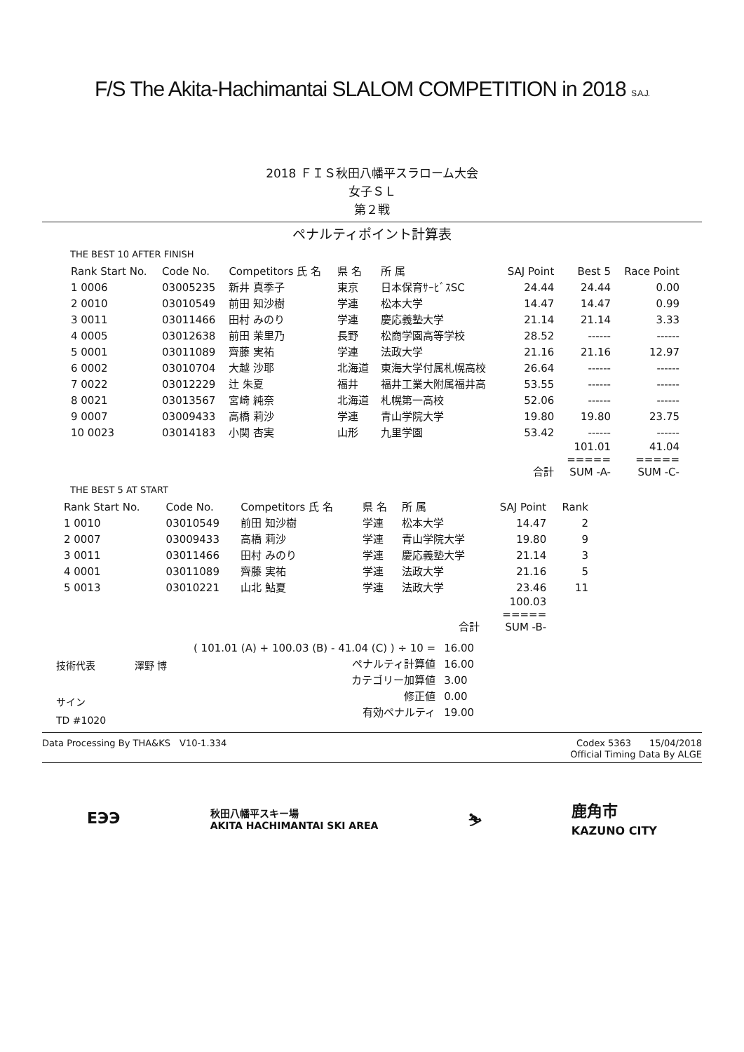F/S The Akita-Hachimantai SLALOM COMPETITION in 2018 S.A.J.
2018 ＦＩＳ秋田八幡平スラローム大会
女子ＳＬ
第２戦
ペナルティポイント計算表
THE BEST 10 AFTER FINISH
| Rank Start No. | Code No. | Competitors 氏 名 | 県 名 | 所 属 | SAJ Point | Best 5 | Race Point |
| --- | --- | --- | --- | --- | --- | --- | --- |
| 1 0006 | 03005235 | 新井 真季子 | 東京 | 日本保育ｻｰﾋﾞｽSC | 24.44 | 24.44 | 0.00 |
| 2 0010 | 03010549 | 前田 知沙樹 | 学連 | 松本大学 | 14.47 | 14.47 | 0.99 |
| 3 0011 | 03011466 | 田村 みのり | 学連 | 慶応義塾大学 | 21.14 | 21.14 | 3.33 |
| 4 0005 | 03012638 | 前田 茉里乃 | 長野 | 松商学園高等学校 | 28.52 | ------ | ------ |
| 5 0001 | 03011089 | 齊藤 実祐 | 学連 | 法政大学 | 21.16 | 21.16 | 12.97 |
| 6 0002 | 03010704 | 大越 沙耶 | 北海道 | 東海大学付属札幌高校 | 26.64 | ------ | ------ |
| 7 0022 | 03012229 | 辻 朱夏 | 福井 | 福井工業大附属福井高 | 53.55 | ------ | ------ |
| 8 0021 | 03013567 | 宮崎 純奈 | 北海道 | 札幌第一高校 | 52.06 | ------ | ------ |
| 9 0007 | 03009433 | 高橋 莉沙 | 学連 | 青山学院大学 | 19.80 | 19.80 | 23.75 |
| 10 0023 | 03014183 | 小関 杏実 | 山形 | 九里学園 | 53.42 | ------ | ------ |
| | | | | | 合計 | 101.01 ===== SUM -A- | 41.04 ===== SUM -C- |
THE BEST 5 AT START
| Rank Start No. | Code No. | Competitors 氏 名 | 県 名 | 所 属 | SAJ Point | Rank |
| --- | --- | --- | --- | --- | --- | --- |
| 1 0010 | 03010549 | 前田 知沙樹 | 学連 | 松本大学 | 14.47 | 2 |
| 2 0007 | 03009433 | 高橋 莉沙 | 学連 | 青山学院大学 | 19.80 | 9 |
| 3 0011 | 03011466 | 田村 みのり | 学連 | 慶応義塾大学 | 21.14 | 3 |
| 4 0001 | 03011089 | 齊藤 実祐 | 学連 | 法政大学 | 21.16 | 5 |
| 5 0013 | 03010221 | 山北 鮎夏 | 学連 | 法政大学 | 23.46 | 11 |
| | | | | 合計 | 100.03 ===== SUM -B- | |
| ( 101.01 (A) + 100.03 (B) - 41.04 (C) ) ÷ 10 = | 16.00 |
| ペナルティ計算値 | 16.00 |
| カテゴリー加算値 | 3.00 |
| 修正値 | 0.00 |
| 有効ペナルティ | 19.00 |
技術代表　　　　澤野 博
サイン
TD #1020
Data Processing By THA&KS　V10-1.334 Codex 5363　　15/04/2018
Official Timing Data By ALGE
ЕЭЭ 秋田八幡平スキー場
AKITA HACHIMANTAI SKI AREA ⛷ 鹿角市
KAZUNO CITY